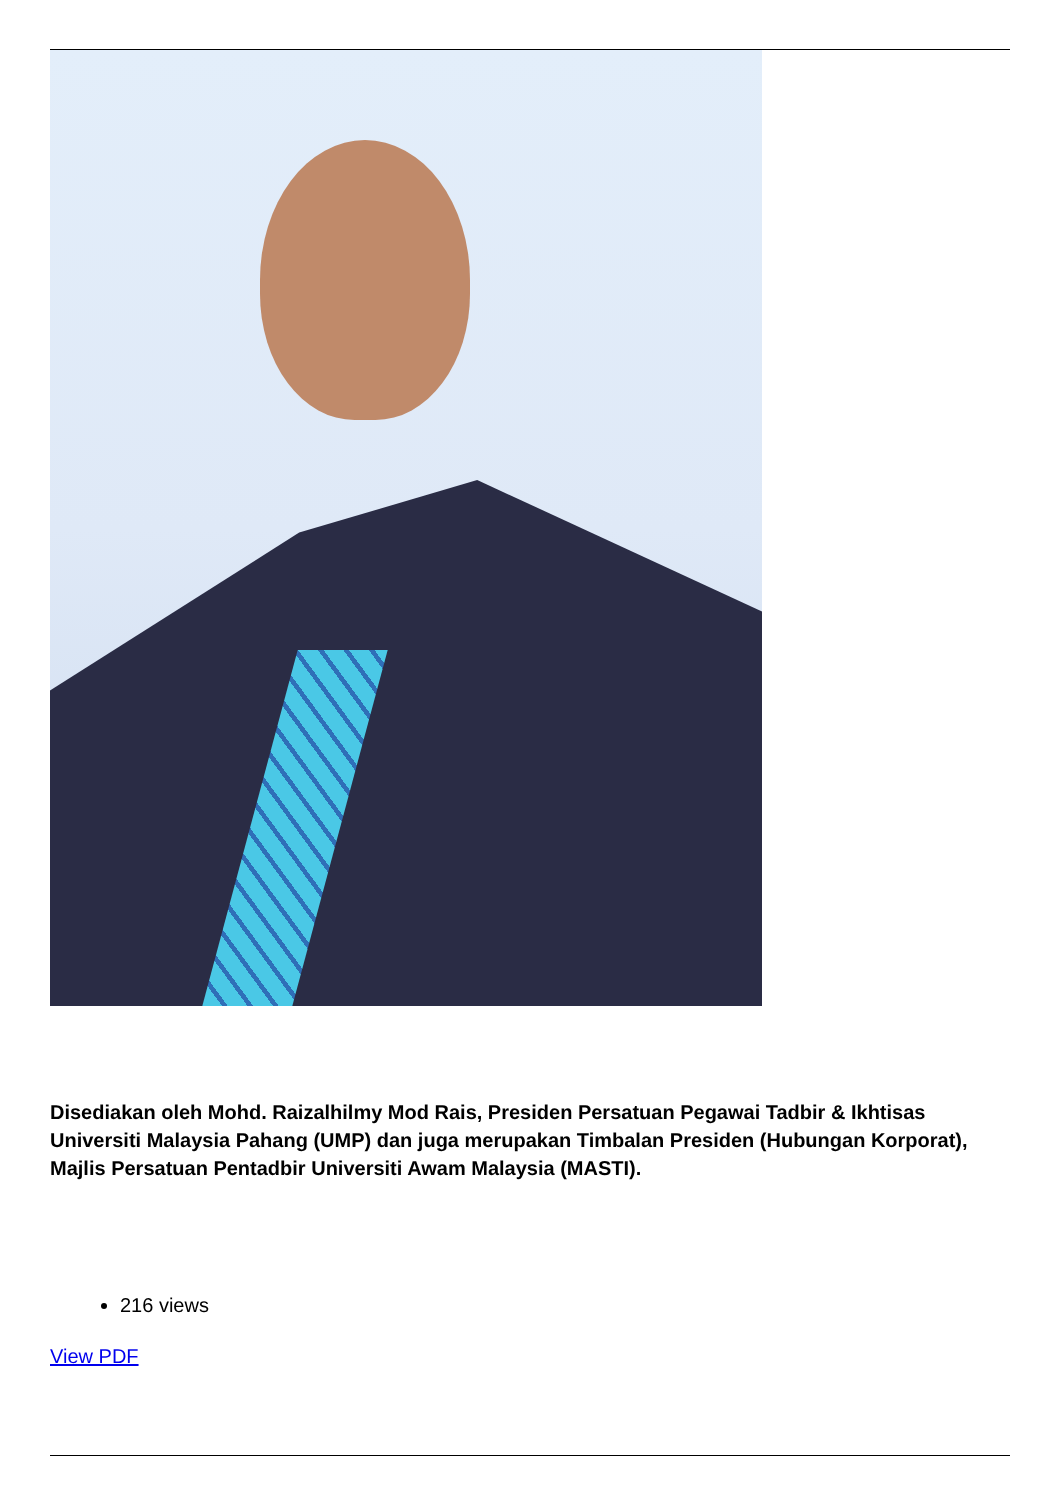Disediakan oleh Mohd. Raizalhilmy Mod Rais, Presiden Persatuan Pegawai Tadbir & Ikhtisas Universiti Malaysia Pahang (UMP) dan juga merupakan Timbalan Presiden (Hubungan Korporat), Majlis Persatuan Pentadbir Universiti Awam Malaysia (MASTI).
216 views
View PDF